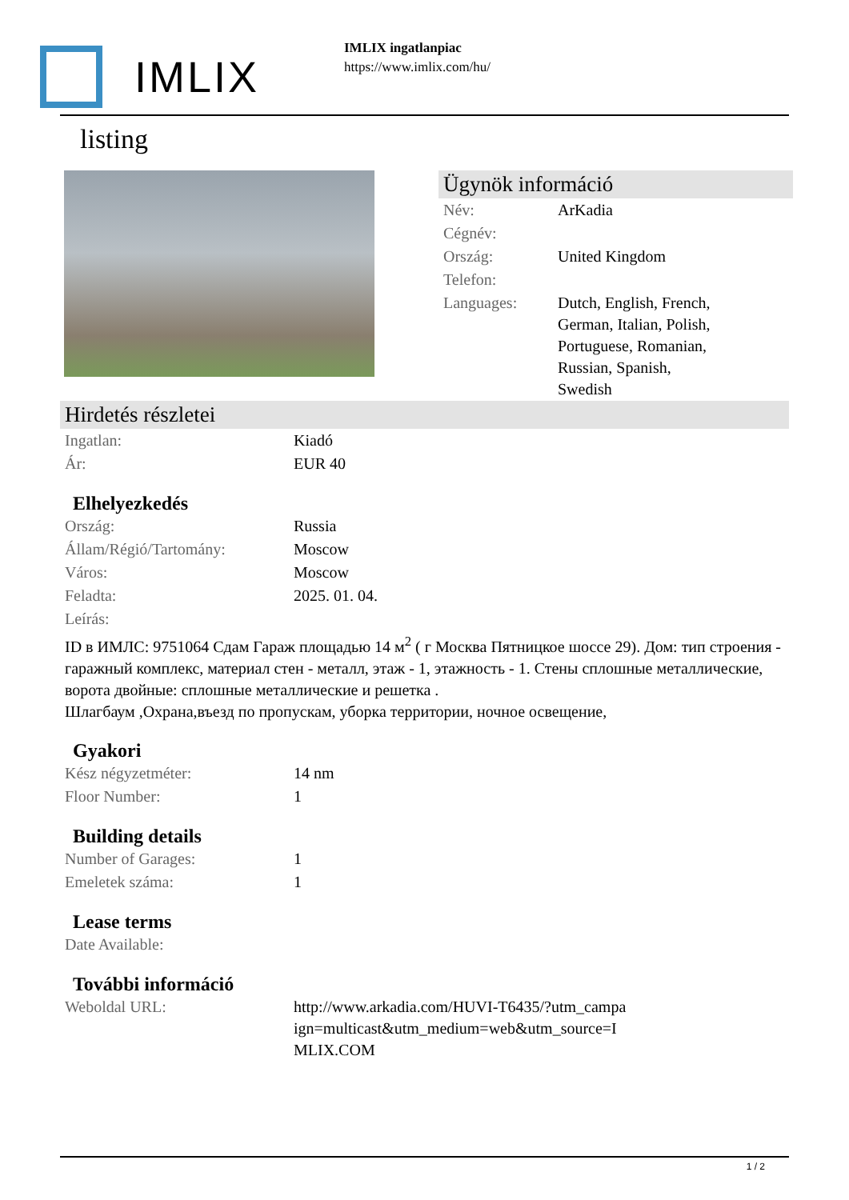IMLIX
IMLIX ingatlanpiac
https://www.imlix.com/hu/
listing
Ügynök információ
| Név: | ArKadia |
| Cégnév: | |
| Ország: | United Kingdom |
| Telefon: | |
| Languages: | Dutch, English, French, German, Italian, Polish, Portuguese, Romanian, Russian, Spanish, Swedish |
Hirdetés részletei
| Ingatlan: | Kiadó |
| Ár: | EUR 40 |
Elhelyezkedés
| Ország: | Russia |
| Állam/Régió/Tartomány: | Moscow |
| Város: | Moscow |
| Feladta: | 2025. 01. 04. |
| Leírás: | |
ID в ИМЛС: 9751064 Сдам Гараж площадью 14 м<sup>2</sup> ( г Москва Пятницкое шоссе 29). Дом: тип строения - гаражный комплекс, материал стен - металл, этаж - 1, этажность - 1. Стены сплошные металлические, ворота двойные: сплошные металлические и решетка .
Шлагбаум ,Охрана,въезд по пропускам, уборка территории, ночное освещение,
Gyakori
| Kész négyzetméter: | 14 nm |
| Floor Number: | 1 |
Building details
| Number of Garages: | 1 |
| Emeletek száma: | 1 |
Lease terms
| Date Available: | |
További információ
| Weboldal URL: | http://www.arkadia.com/HUVI-T6435/?utm_campa ign=multicast&utm_medium=web&utm_source=I MLIX.COM |
1 / 2